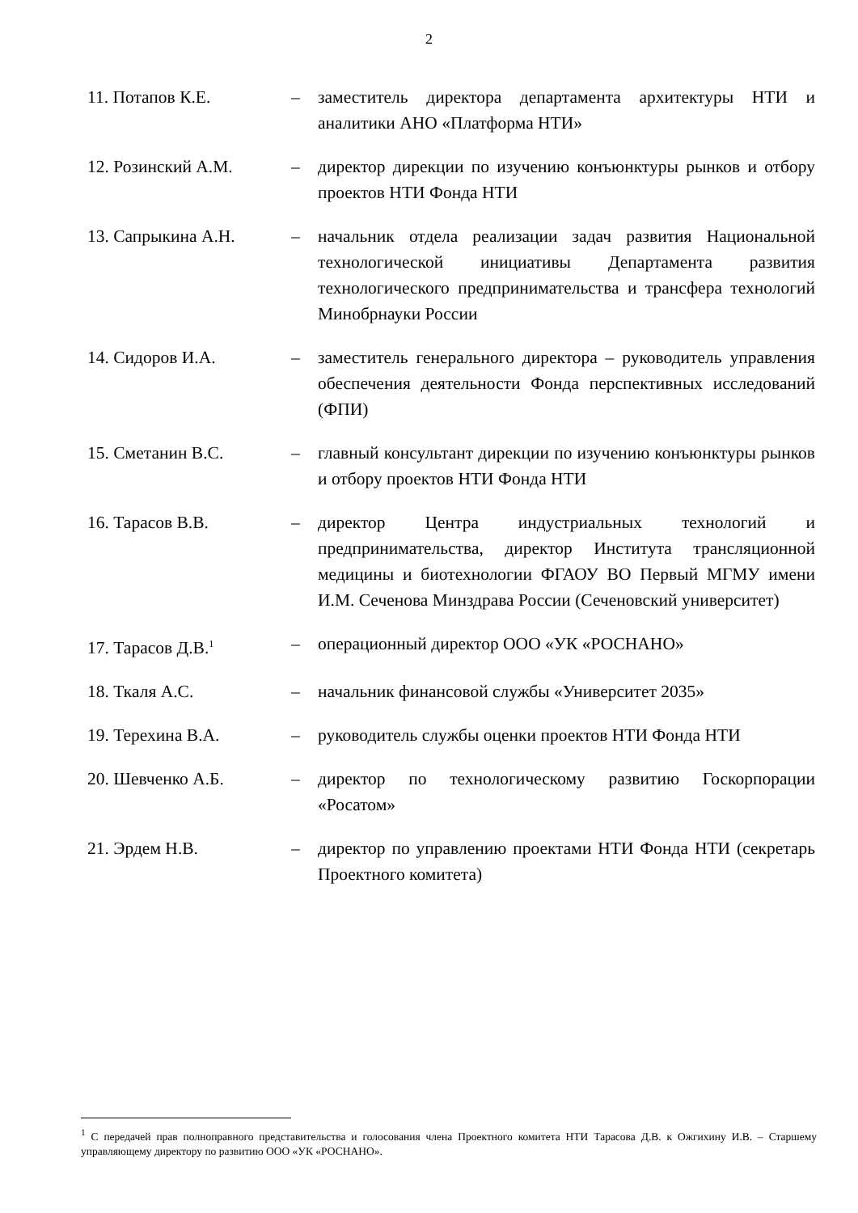2
| 11. Потапов К.Е. | – | заместитель директора департамента архитектуры НТИ и аналитики АНО «Платформа НТИ» |
| 12. Розинский А.М. | – | директор дирекции по изучению конъюнктуры рынков и отбору проектов НТИ Фонда НТИ |
| 13. Сапрыкина А.Н. | – | начальник отдела реализации задач развития Национальной технологической инициативы Департамента развития технологического предпринимательства и трансфера технологий Минобрнауки России |
| 14. Сидоров И.А. | – | заместитель генерального директора – руководитель управления обеспечения деятельности Фонда перспективных исследований (ФПИ) |
| 15. Сметанин В.С. | – | главный консультант дирекции по изучению конъюнктуры рынков и отбору проектов НТИ Фонда НТИ |
| 16. Тарасов В.В. | – | директор Центра индустриальных технологий и предпринимательства, директор Института трансляционной медицины и биотехнологии ФГАОУ ВО Первый МГМУ имени И.М. Сеченова Минздрава России (Сеченовский университет) |
| 17. Тарасов Д.В.<sup>1</sup> | – | операционный директор ООО «УК «РОСНАНО» |
| 18. Ткаля А.С. | – | начальник финансовой службы «Университет 2035» |
| 19. Терехина В.А. | – | руководитель службы оценки проектов НТИ Фонда НТИ |
| 20. Шевченко А.Б. | – | директор по технологическому развитию Госкорпорации «Росатом» |
| 21. Эрдем Н.В. | – | директор по управлению проектами НТИ Фонда НТИ (секретарь Проектного комитета) |
<sup>1</sup> С передачей прав полноправного представительства и голосования члена Проектного комитета НТИ Тарасова Д.В. к Ожгихину И.В. – Старшему управляющему директору по развитию ООО «УК «РОСНАНО».